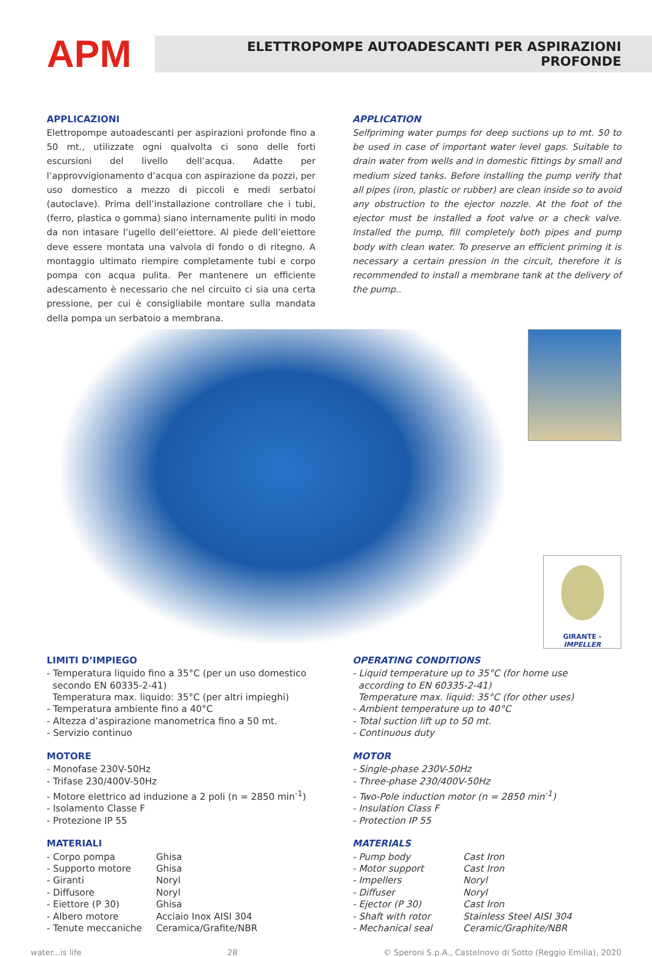APM
ELETTROPOMPE AUTOADESCANTI PER ASPIRAZIONI PROFONDE
APPLICAZIONI
Elettropompe autoadescanti per aspirazioni profonde fino a 50 mt., utilizzate ogni qualvolta ci sono delle forti escursioni del livello dell’acqua. Adatte per l’approvvigionamento d’acqua con aspirazione da pozzi, per uso domestico a mezzo di piccoli e medi serbatoi (autoclave). Prima dell’installazione controllare che i tubi, (ferro, plastica o gomma) siano internamente puliti in modo da non intasare l’ugello dell’eiettore. Al piede dell’eiettore deve essere montata una valvola di fondo o di ritegno. A montaggio ultimato riempire completamente tubi e corpo pompa con acqua pulita. Per mantenere un efficiente adescamento è necessario che nel circuito ci sia una certa pressione, per cui è consigliabile montare sulla mandata della pompa un serbatoio a membrana.
APPLICATION
Selfpriming water pumps for deep suctions up to mt. 50 to be used in case of important water level gaps. Suitable to drain water from wells and in domestic fittings by small and medium sized tanks. Before installing the pump verify that all pipes (iron, plastic or rubber) are clean inside so to avoid any obstruction to the ejector nozzle. At the foot of the ejector must be installed a foot valve or a check valve. Installed the pump, fill completely both pipes and pump body with clean water. To preserve an efficient priming it is necessary a certain pression in the circuit, therefore it is recommended to install a membrane tank at the delivery of the pump..
GIRANTE - IMPELLER
LIMITI D’IMPIEGO
- Temperatura liquido fino a 35°C (per un uso domestico
secondo EN 60335-2-41)
Temperatura max. liquido: 35°C (per altri impieghi)
- Temperatura ambiente fino a 40°C
- Altezza d’aspirazione manometrica fino a 50 mt.
- Servizio continuo
MOTORE
- Monofase 230V-50Hz
- Trifase 230/400V-50Hz
- Motore elettrico ad induzione a 2 poli (n = 2850 min<sup>-1</sup>)
- Isolamento Classe F
- Protezione IP 55
MATERIALI
| - Corpo pompa | Ghisa |
| - Supporto motore | Ghisa |
| - Giranti | Noryl |
| - Diffusore | Noryl |
| - Eiettore (P 30) | Ghisa |
| - Albero motore | Acciaio Inox AISI 304 |
| - Tenute meccaniche | Ceramica/Grafite/NBR |
OPERATING CONDITIONS
- Liquid temperature up to 35°C (for home use
according to EN 60335-2-41)
Temperature max. liquid: 35°C (for other uses)
- Ambient temperature up to 40°C
- Total suction lift up to 50 mt.
- Continuous duty
MOTOR
- Single-phase 230V-50Hz
- Three-phase 230/400V-50Hz
- Two-Pole induction motor (n = 2850 min<sup>-1</sup>)
- Insulation Class F
- Protection IP 55
MATERIALS
| - Pump body | Cast Iron |
| - Motor support | Cast Iron |
| - Impellers | Noryl |
| - Diffuser | Noryl |
| - Ejector (P 30) | Cast Iron |
| - Shaft with rotor | Stainless Steel AISI 304 |
| - Mechanical seal | Ceramic/Graphite/NBR |
water...is life 28 © Speroni S.p.A., Castelnovo di Sotto (Reggio Emilia), 2020